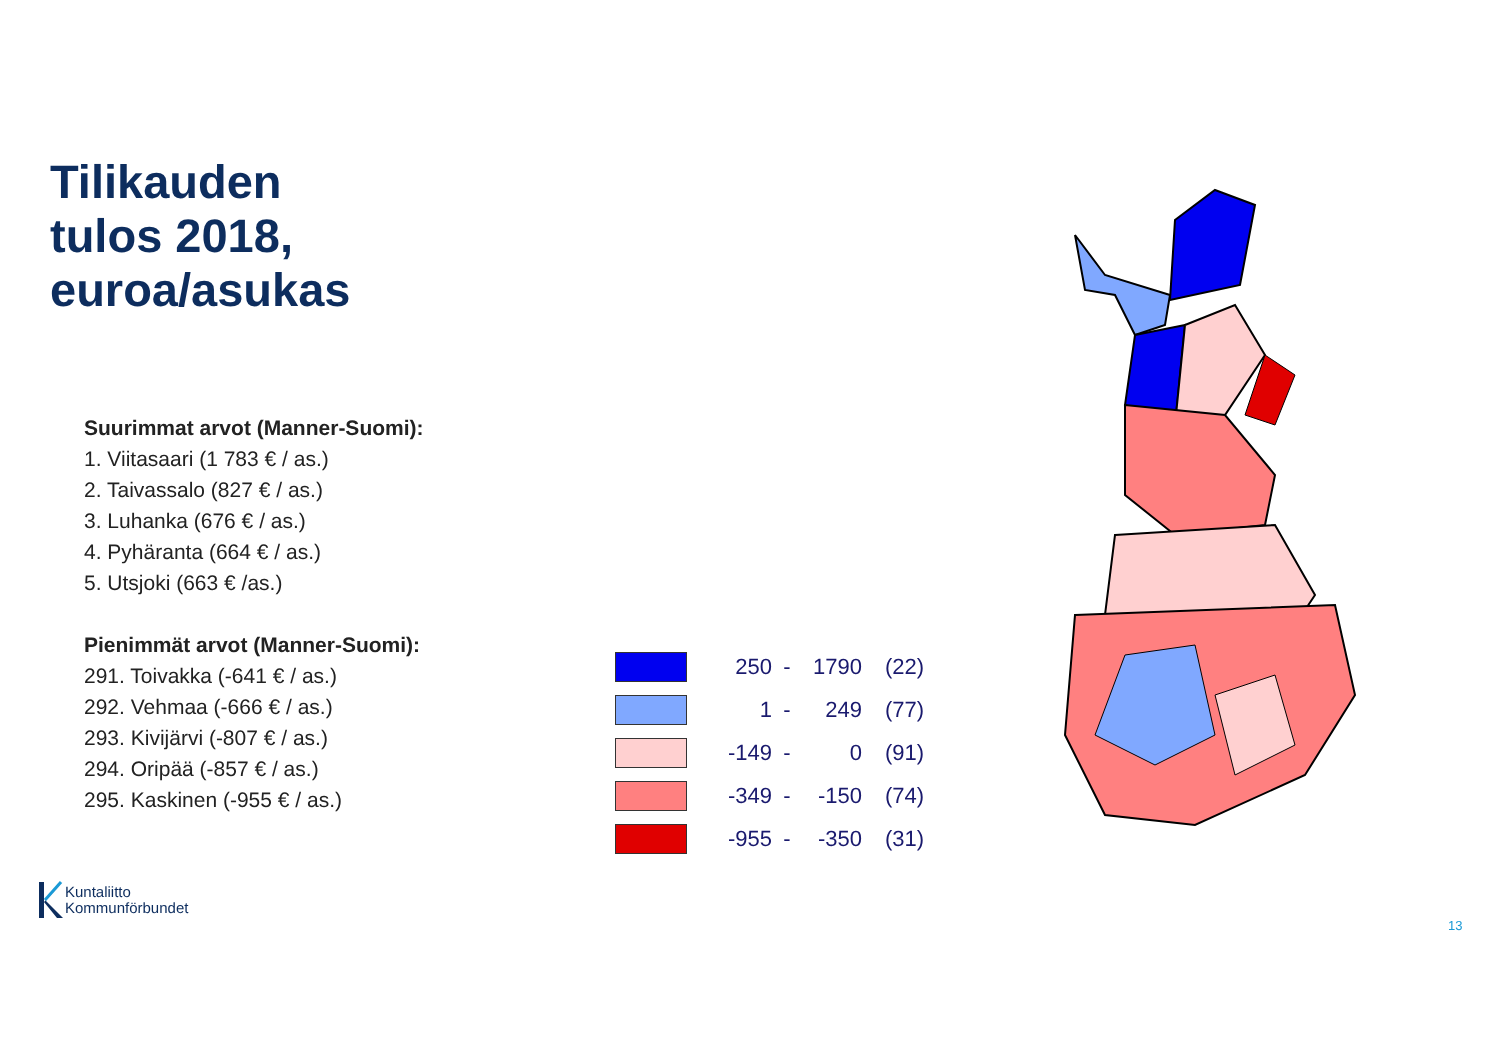Tilikauden
tulos 2018,
euroa/asukas
Suurimmat arvot (Manner-Suomi):
1. Viitasaari (1 783 € / as.)
2. Taivassalo (827 € / as.)
3. Luhanka (676 € / as.)
4. Pyhäranta (664 € / as.)
5. Utsjoki (663 € /as.)
Pienimmät arvot (Manner-Suomi):
291. Toivakka (-641 € / as.)
292. Vehmaa (-666 € / as.)
293. Kivijärvi (-807 € / as.)
294. Oripää (-857 € / as.)
295. Kaskinen (-955 € / as.)
250 - 1790 (22)
1 - 249 (77)
-149 - 0 (91)
-349 - -150 (74)
-955 - -350 (31)
Kuntaliitto
Kommunförbundet
13